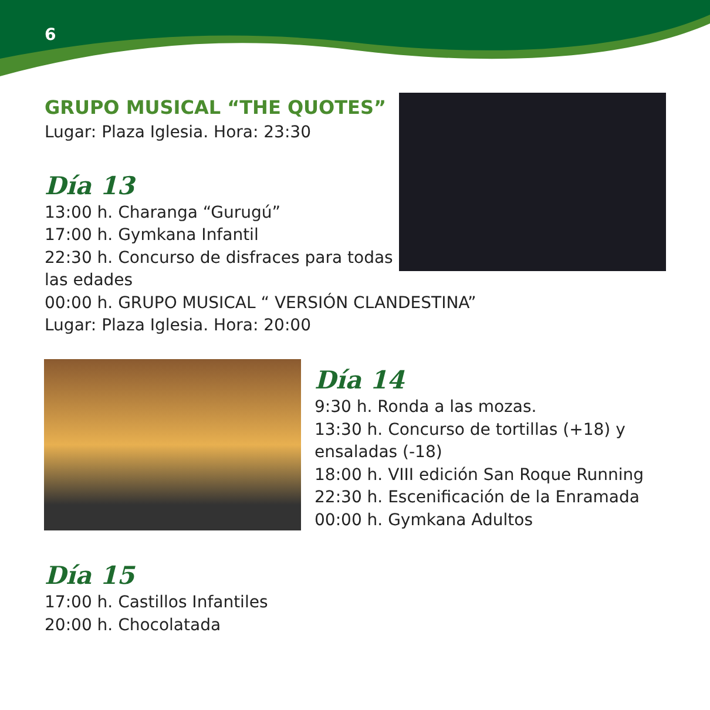6
GRUPO MUSICAL “THE QUOTES”
Lugar: Plaza Iglesia. Hora: 23:30
Día 13
13:00 h. Charanga “Gurugú”
17:00 h. Gymkana Infantil
22:30 h. Concurso de disfraces para todas
las edades
00:00 h. GRUPO MUSICAL “ VERSIÓN CLANDESTINA”
Lugar: Plaza Iglesia. Hora: 20:00
Día 14
9:30 h. Ronda a las mozas.
13:30 h. Concurso de tortillas (+18) y
ensaladas (-18)
18:00 h. VIII edición San Roque Running
22:30 h. Escenificación de la Enramada
00:00 h. Gymkana Adultos
Día 15
17:00 h. Castillos Infantiles
20:00 h. Chocolatada